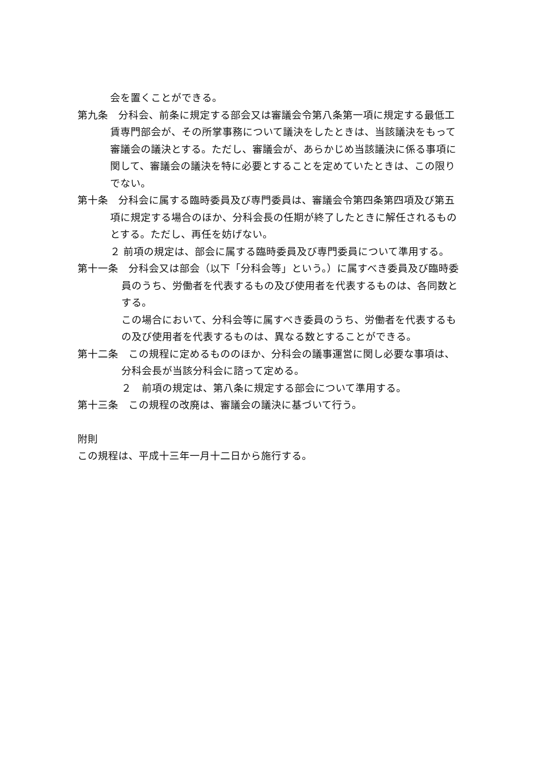会を置くことができる。
第九条　分科会、前条に規定する部会又は審議会令第八条第一項に規定する最低工賃専門部会が、その所掌事務について議決をしたときは、当該議決をもって審議会の議決とする。ただし、審議会が、あらかじめ当該議決に係る事項に関して、審議会の議決を特に必要とすることを定めていたときは、この限りでない。
第十条　分科会に属する臨時委員及び専門委員は、審議会令第四条第四項及び第五項に規定する場合のほか、分科会長の任期が終了したときに解任されるものとする。ただし、再任を妨げない。
２ 前項の規定は、部会に属する臨時委員及び専門委員について準用する。
第十一条　分科会又は部会（以下「分科会等」という。）に属すべき委員及び臨時委員のうち、労働者を代表するもの及び使用者を代表するものは、各同数とする。
この場合において、分科会等に属すべき委員のうち、労働者を代表するもの及び使用者を代表するものは、異なる数とすることができる。
第十二条　この規程に定めるもののほか、分科会の議事運営に関し必要な事項は、分科会長が当該分科会に諮って定める。
２　前項の規定は、第八条に規定する部会について準用する。
第十三条　この規程の改廃は、審議会の議決に基づいて行う。
附則
この規程は、平成十三年一月十二日から施行する。